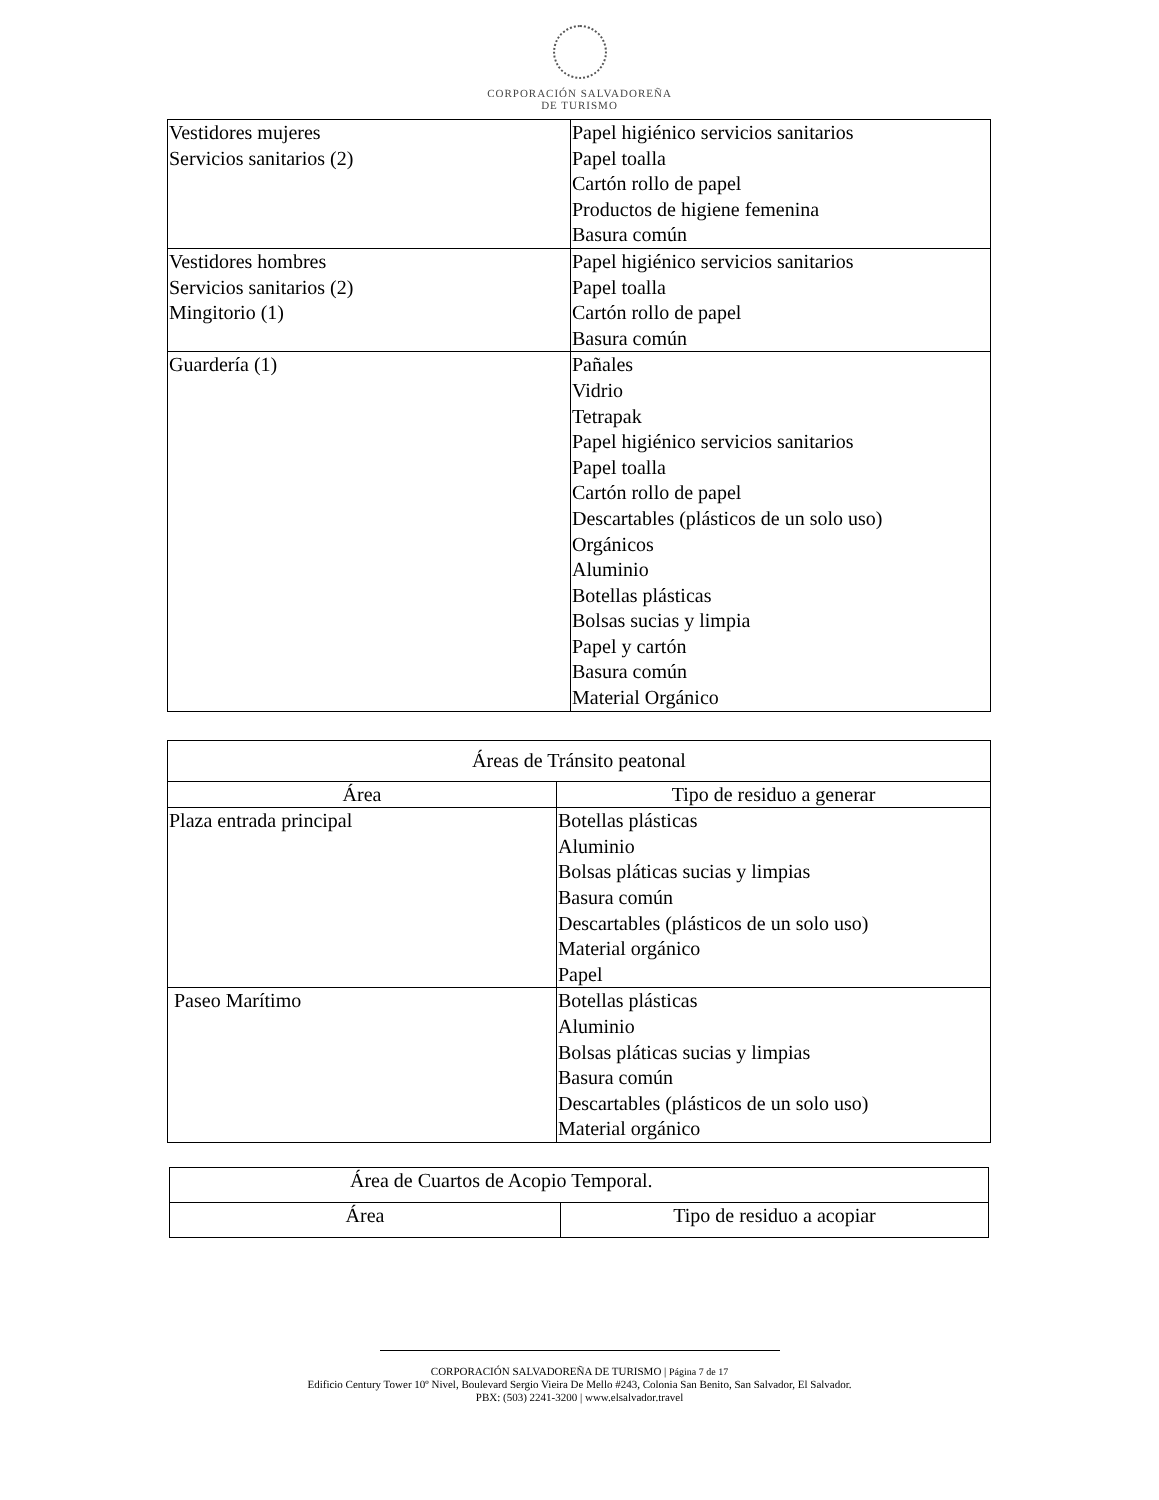CORPORACIÓN SALVADOREÑA
DE TURISMO
| Vestidores mujeres Servicios sanitarios (2) | Papel higiénico servicios sanitarios Papel toalla Cartón rollo de papel Productos de higiene femenina Basura común |
| Vestidores hombres Servicios sanitarios (2) Mingitorio (1) | Papel higiénico servicios sanitarios Papel toalla Cartón rollo de papel Basura común |
| Guardería (1) | Pañales Vidrio Tetrapak Papel higiénico servicios sanitarios Papel toalla Cartón rollo de papel Descartables (plásticos de un solo uso) Orgánicos Aluminio Botellas plásticas Bolsas sucias y limpia Papel y cartón Basura común Material Orgánico |
| Áreas de Tránsito peatonal | |
| --- | --- |
| Área | Tipo de residuo a generar |
| Plaza entrada principal | Botellas plásticas Aluminio Bolsas pláticas sucias y limpias Basura común Descartables (plásticos de un solo uso) Material orgánico Papel |
| Paseo Marítimo | Botellas plásticas Aluminio Bolsas pláticas sucias y limpias Basura común Descartables (plásticos de un solo uso) Material orgánico |
| Área de Cuartos de Acopio Temporal. | |
| --- | --- |
| Área | Tipo de residuo a acopiar |
CORPORACIÓN SALVADOREÑA DE TURISMO | Página 7 de 17
Edificio Century Tower 10º Nivel, Boulevard Sergio Vieira De Mello #243, Colonia San Benito, San Salvador, El Salvador.
PBX: (503) 2241-3200 | www.elsalvador.travel